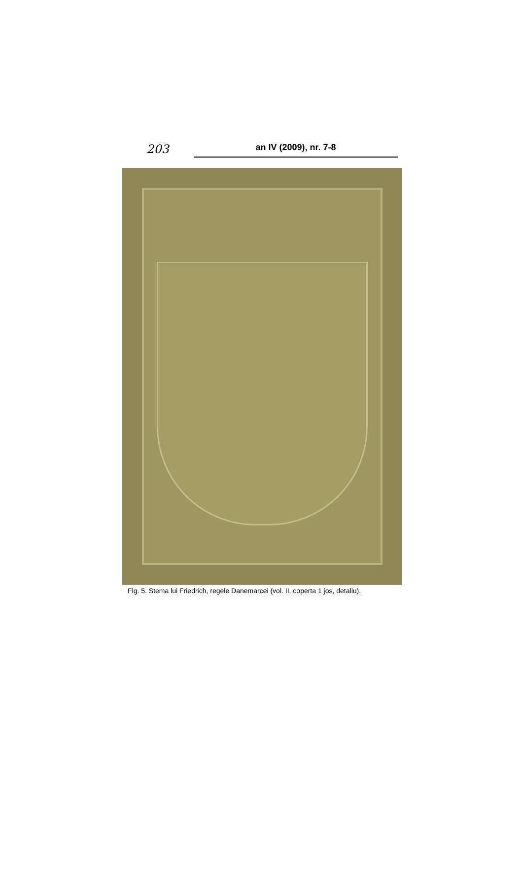203 an IV (2009), nr. 7-8
Fig. 5. Stema lui Friedrich, regele Danemarcei (vol. II, coperta 1 jos, detaliu).